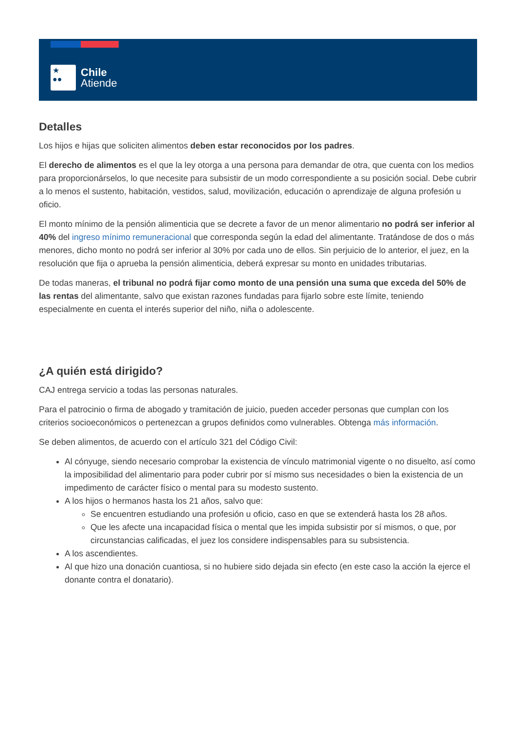★
●●
Chile
Atiende
Detalles
Los hijos e hijas que soliciten alimentos deben estar reconocidos por los padres.
El derecho de alimentos es el que la ley otorga a una persona para demandar de otra, que cuenta con los medios para proporcionárselos, lo que necesite para subsistir de un modo correspondiente a su posición social. Debe cubrir a lo menos el sustento, habitación, vestidos, salud, movilización, educación o aprendizaje de alguna profesión u oficio.
El monto mínimo de la pensión alimenticia que se decrete a favor de un menor alimentario no podrá ser inferior al 40% del ingreso mínimo remuneracional que corresponda según la edad del alimentante. Tratándose de dos o más menores, dicho monto no podrá ser inferior al 30% por cada uno de ellos. Sin perjuicio de lo anterior, el juez, en la resolución que fija o aprueba la pensión alimenticia, deberá expresar su monto en unidades tributarias.
De todas maneras, el tribunal no podrá fijar como monto de una pensión una suma que exceda del 50% de las rentas del alimentante, salvo que existan razones fundadas para fijarlo sobre este límite, teniendo especialmente en cuenta el interés superior del niño, niña o adolescente.
¿A quién está dirigido?
CAJ entrega servicio a todas las personas naturales.
Para el patrocinio o firma de abogado y tramitación de juicio, pueden acceder personas que cumplan con los criterios socioeconómicos o pertenezcan a grupos definidos como vulnerables. Obtenga más información.
Se deben alimentos, de acuerdo con el artículo 321 del Código Civil:
Al cónyuge, siendo necesario comprobar la existencia de vínculo matrimonial vigente o no disuelto, así como la imposibilidad del alimentario para poder cubrir por sí mismo sus necesidades o bien la existencia de un impedimento de carácter físico o mental para su modesto sustento.
A los hijos o hermanos hasta los 21 años, salvo que:
Se encuentren estudiando una profesión u oficio, caso en que se extenderá hasta los 28 años.
Que les afecte una incapacidad física o mental que les impida subsistir por sí mismos, o que, por circunstancias calificadas, el juez los considere indispensables para su subsistencia.
A los ascendientes.
Al que hizo una donación cuantiosa, si no hubiere sido dejada sin efecto (en este caso la acción la ejerce el donante contra el donatario).